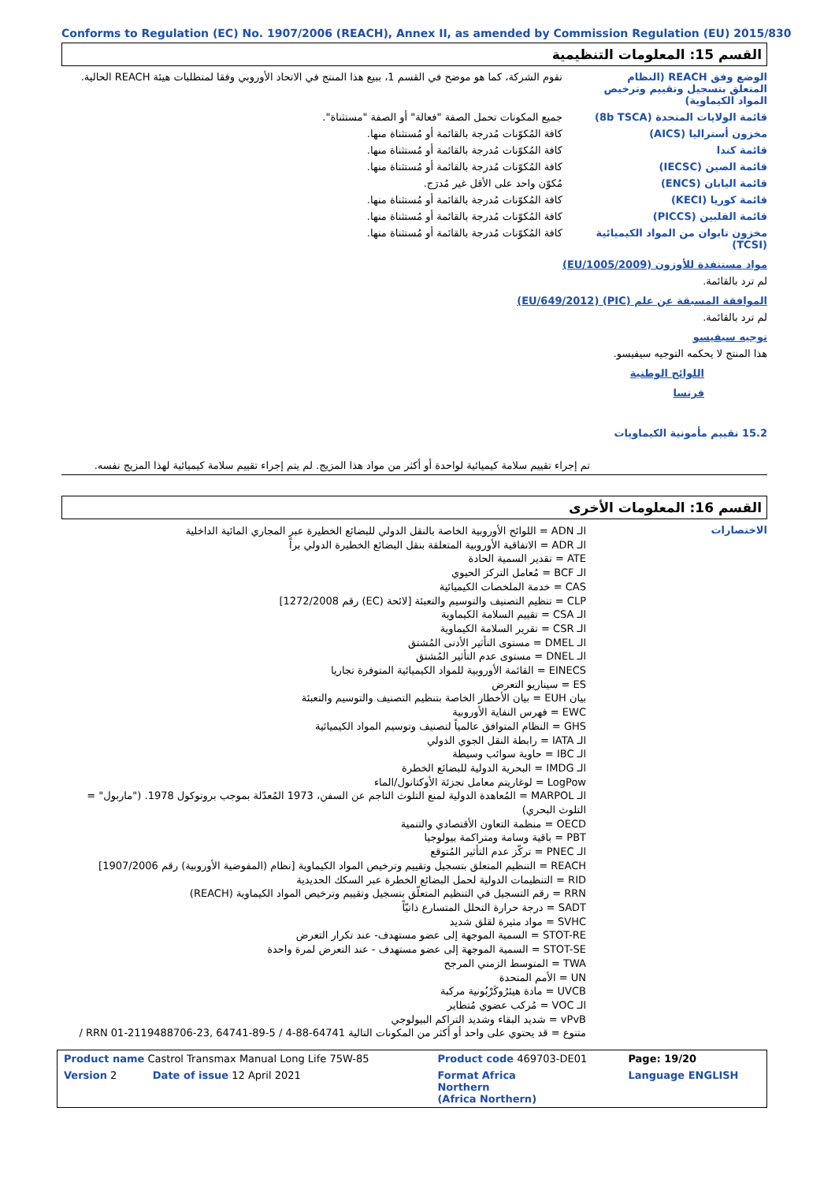Conforms to Regulation (EC) No. 1907/2006 (REACH), Annex II, as amended by Commission Regulation (EU) 2015/830
القسم 15: المعلومات التنظيمية
الوضع وفق REACH (النظام المتعلق بتسجيل وتقييم وترخيص المواد الكيماوية)
تقوم الشركة، كما هو موضح في القسم 1، ببيع هذا المنتج في الاتحاد الأوروبي وفقا لمتطلبات هيئة REACH الحالية.
قائمة الولايات المتحدة (8b TSCA)
جميع المكونات تحمل الصفة "فعالة" أو الصفة "مستثناة".
مخزون أستراليا (AICS) كافة المُكوّنات مُدرجة بالقائمة أو مُستثناة منها.
قائمة كندا كافة المُكوّنات مُدرجة بالقائمة أو مُستثناة منها.
قائمة الصين (IECSC) كافة المُكوّنات مُدرجة بالقائمة أو مُستثناة منها.
قائمة اليابان (ENCS) مُكوّن واحد على الأقل غير مُدرَج.
قائمة كوريا (KECI) كافة المُكوّنات مُدرجة بالقائمة أو مُستثناة منها.
قائمة الفلبين (PICCS) كافة المُكوّنات مُدرجة بالقائمة أو مُستثناة منها.
مخزون تايوان من المواد الكيميائية (TCSI)
كافة المُكوّنات مُدرجة بالقائمة أو مُستثناة منها.
مواد مستنفدة للأوزون (EU/1005/2009)
لم ترد بالقائمة.
الموافقة المسبقة عن علم (PIC) (EU/649/2012)
لم ترد بالقائمة.
توجيه سيفيسو
هذا المنتج لا يحكمه التوجيه سيفيسو.
اللوائح الوطنية
فرنسا
15.2 تقييم مأمونية الكيماويات
تم إجراء تقييم سلامة كيميائية لواحدة أو أكثر من مواد هذا المزيج. لم يتم إجراء تقييم سلامة كيميائية لهذا المزيج نفسه.
القسم 16: المعلومات الأخرى
الاختصارات
الـ ADN = اللوائح الأوروبية الخاصة بالنقل الدولي للبضائع الخطيرة عبر المجاري المائية الداخلية
الـ ADR = الاتفاقية الأوروبية المتعلقة بنقل البضائع الخطيرة الدولي براً
ATE = تقدير السمية الحادة
الـ BCF = مُعامل التركز الحيوي
CAS = خدمة الملخصات الكيميائية
CLP = تنظيم التصنيف والتوسيم والتعبئة [لائحة (EC) رقم 1272/2008]
الـ CSA = تقييم السلامة الكيماوية
الـ CSR = تقرير السلامة الكيماوية
الـ DMEL = مستوى التأثير الأدنى المُشتق
الـ DNEL = مستوى عدم التأثير المُشتق
EINECS = القائمة الأوروبية للمواد الكيميائية المتوفرة تجاريا
ES = سيناريو التعرض
بيان EUH = بيان الأخطار الخاصة بتنظيم التصنيف والتوسيم والتعبئة
EWC = فهرس النفاية الأوروبية
GHS = النظام المتوافق عالمياً لتصنيف وتوسيم المواد الكيميائية
الـ IATA = رابطة النقل الجوي الدولي
الـ IBC = حاوية سوائب وسيطة
الـ IMDG = البحرية الدولية للبضائع الخطرة
LogPow = لوغاريتم معامل تجزئة الأوكتانول/الماء
الـ MARPOL = المُعاهدة الدولية لمنع التلوث الناجم عن السفن، 1973 المُعدّلة بموجب بروتوكول 1978. ("ماربول" = التلوث البحري)
OECD = منظمة التعاون الأقتصادي والتنمية
PBT = باقية وسامة ومتراكمة بيولوجيا
الـ PNEC = تركّز عدم التأثير المُتوقع
REACH = التنظيم المتعلق بتسجيل وتقييم وترخيص المواد الكيماوية [نظام (المفوضية الأوروبية) رقم 1907/2006]
RID = التنظيمات الدولية لحمل البضائع الخطرة عبر السكك الحديدية
RRN = رقم التسجيل في التنظيم المتعلّق بتسجيل وتقييم وترخيص المواد الكيماوية (REACH)
SADT = درجة حرارة التحلل المتسارع ذاتيّاً
SVHC = مواد مثيرة لقلق شديد
STOT-RE = السمية الموجهة إلى عضو مستهدف- عند تكرار التعرض
STOT-SE = السمية الموجهة إلى عضو مستهدف - عند التعرض لمرة واحدة
TWA = المتوسط الزمني المرجح
UN = الأمم المتحدة
UVCB = مادة هيئرُوكَرْبُونية مركبة
الـ VOC = مُركب عضوي مُتطاير
vPvB = شديد البقاء وشديد التراكم البيولوجي
متنوع = قد يحتوي على واحد أو أكثر من المكونات التالية 64741-88-4 / RRN 01-2119488706-23, 64741-89-5 /
| Product name Castrol Transmax Manual Long Life 75W-85 | Product code 469703-DE01 | Page: 19/20 |
| Version 2 Date of issue 12 April 2021 | Format Africa Northern (Africa Northern) | Language ENGLISH |